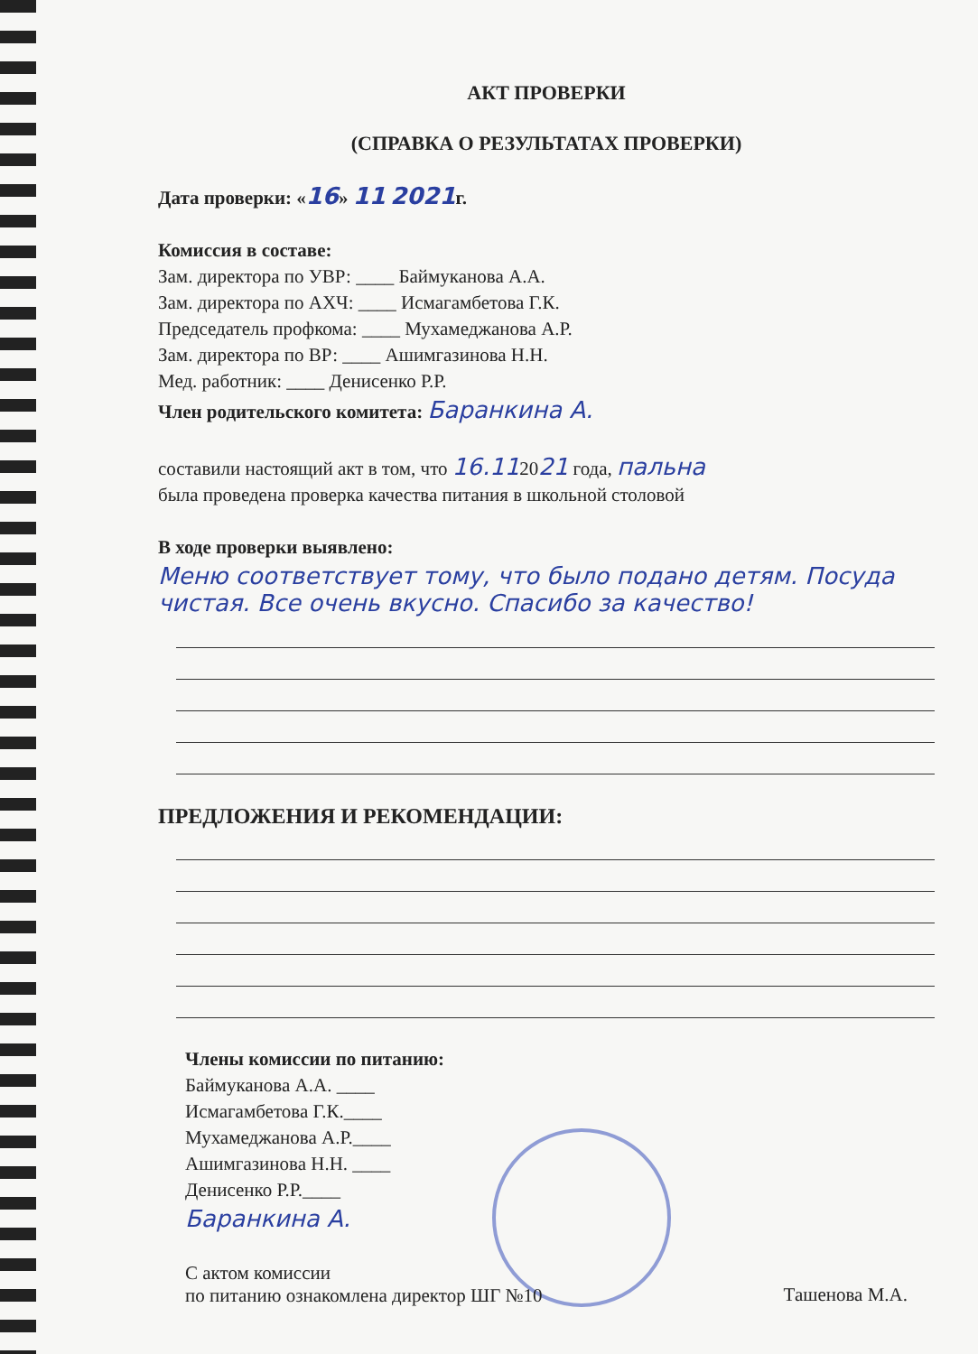АКТ ПРОВЕРКИ
(СПРАВКА О РЕЗУЛЬТАТАХ ПРОВЕРКИ)
Дата проверки: «16» 11 2021г.
Комиссия в составе:
Зам. директора по УВР: ____ Баймуканова А.А.
Зам. директора по АХЧ: ____ Исмагамбетова Г.К.
Председатель профкома: ____ Мухамеджанова А.Р.
Зам. директора по ВР: ____ Ашимгазинова Н.Н.
Мед. работник: ____ Денисенко Р.Р.
Член родительского комитета: Баранкина А.
составили настоящий акт в том, что 16.112021 года, пальна
была проведена проверка качества питания в школьной столовой
В ходе проверки выявлено:
Меню соответствует тому, что было подано детям. Посуда чистая. Все очень вкусно. Спасибо за качество!
ПРЕДЛОЖЕНИЯ И РЕКОМЕНДАЦИИ:
Члены комиссии по питанию:
Баймуканова А.А. ____
Исмагамбетова Г.К.____
Мухамеджанова А.Р.____
Ашимгазинова Н.Н. ____
Денисенко Р.Р.____
Баранкина А.
С актом комиссии
по питанию ознакомлена директор ШГ №10
Ташенова М.А.